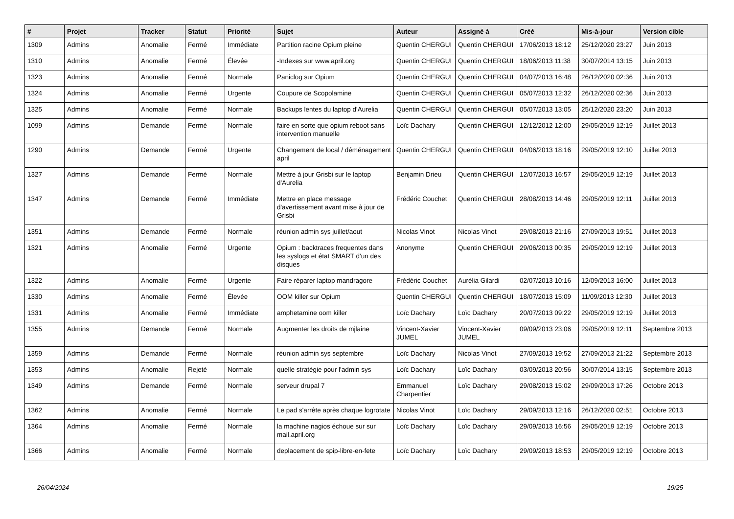| # | Projet | Tracker | Statut | Priorité | Sujet | Auteur | Assigné à | Créé | Mis-à-jour | Version cible |
| --- | --- | --- | --- | --- | --- | --- | --- | --- | --- | --- |
| 1309 | Admins | Anomalie | Fermé | Immédiate | Partition racine Opium pleine | Quentin CHERGUI | Quentin CHERGUI | 17/06/2013 18:12 | 25/12/2020 23:27 | Juin 2013 |
| 1310 | Admins | Anomalie | Fermé | Élevée | -Indexes sur www.april.org | Quentin CHERGUI | Quentin CHERGUI | 18/06/2013 11:38 | 30/07/2014 13:15 | Juin 2013 |
| 1323 | Admins | Anomalie | Fermé | Normale | Paniclog sur Opium | Quentin CHERGUI | Quentin CHERGUI | 04/07/2013 16:48 | 26/12/2020 02:36 | Juin 2013 |
| 1324 | Admins | Anomalie | Fermé | Urgente | Coupure de Scopolamine | Quentin CHERGUI | Quentin CHERGUI | 05/07/2013 12:32 | 26/12/2020 02:36 | Juin 2013 |
| 1325 | Admins | Anomalie | Fermé | Normale | Backups lentes du laptop d'Aurelia | Quentin CHERGUI | Quentin CHERGUI | 05/07/2013 13:05 | 25/12/2020 23:20 | Juin 2013 |
| 1099 | Admins | Demande | Fermé | Normale | faire en sorte que opium reboot sans intervention manuelle | Loïc Dachary | Quentin CHERGUI | 12/12/2012 12:00 | 29/05/2019 12:19 | Juillet 2013 |
| 1290 | Admins | Demande | Fermé | Urgente | Changement de local / déménagement april | Quentin CHERGUI | Quentin CHERGUI | 04/06/2013 18:16 | 29/05/2019 12:10 | Juillet 2013 |
| 1327 | Admins | Demande | Fermé | Normale | Mettre à jour Grisbi sur le laptop d'Aurelia | Benjamin Drieu | Quentin CHERGUI | 12/07/2013 16:57 | 29/05/2019 12:19 | Juillet 2013 |
| 1347 | Admins | Demande | Fermé | Immédiate | Mettre en place message d'avertissement avant mise à jour de Grisbi | Frédéric Couchet | Quentin CHERGUI | 28/08/2013 14:46 | 29/05/2019 12:11 | Juillet 2013 |
| 1351 | Admins | Demande | Fermé | Normale | réunion admin sys juillet/aout | Nicolas Vinot | Nicolas Vinot | 29/08/2013 21:16 | 27/09/2013 19:51 | Juillet 2013 |
| 1321 | Admins | Anomalie | Fermé | Urgente | Opium : backtraces frequentes dans les syslogs et état SMART d'un des disques | Anonyme | Quentin CHERGUI | 29/06/2013 00:35 | 29/05/2019 12:19 | Juillet 2013 |
| 1322 | Admins | Anomalie | Fermé | Urgente | Faire réparer laptop mandragore | Frédéric Couchet | Aurélia Gilardi | 02/07/2013 10:16 | 12/09/2013 16:00 | Juillet 2013 |
| 1330 | Admins | Anomalie | Fermé | Élevée | OOM killer sur Opium | Quentin CHERGUI | Quentin CHERGUI | 18/07/2013 15:09 | 11/09/2013 12:30 | Juillet 2013 |
| 1331 | Admins | Anomalie | Fermé | Immédiate | amphetamine oom killer | Loïc Dachary | Loïc Dachary | 20/07/2013 09:22 | 29/05/2019 12:19 | Juillet 2013 |
| 1355 | Admins | Demande | Fermé | Normale | Augmenter les droits de mjlaine | Vincent-Xavier JUMEL | Vincent-Xavier JUMEL | 09/09/2013 23:06 | 29/05/2019 12:11 | Septembre 2013 |
| 1359 | Admins | Demande | Fermé | Normale | réunion admin sys septembre | Loïc Dachary | Nicolas Vinot | 27/09/2013 19:52 | 27/09/2013 21:22 | Septembre 2013 |
| 1353 | Admins | Anomalie | Rejeté | Normale | quelle stratégie pour l'admin sys | Loïc Dachary | Loïc Dachary | 03/09/2013 20:56 | 30/07/2014 13:15 | Septembre 2013 |
| 1349 | Admins | Demande | Fermé | Normale | serveur drupal 7 | Emmanuel Charpentier | Loïc Dachary | 29/08/2013 15:02 | 29/09/2013 17:26 | Octobre 2013 |
| 1362 | Admins | Anomalie | Fermé | Normale | Le pad s'arrête après chaque logrotate | Nicolas Vinot | Loïc Dachary | 29/09/2013 12:16 | 26/12/2020 02:51 | Octobre 2013 |
| 1364 | Admins | Anomalie | Fermé | Normale | la machine nagios échoue sur sur mail.april.org | Loïc Dachary | Loïc Dachary | 29/09/2013 16:56 | 29/05/2019 12:19 | Octobre 2013 |
| 1366 | Admins | Anomalie | Fermé | Normale | deplacement de spip-libre-en-fete | Loïc Dachary | Loïc Dachary | 29/09/2013 18:53 | 29/05/2019 12:19 | Octobre 2013 |
26/04/2024 19/25